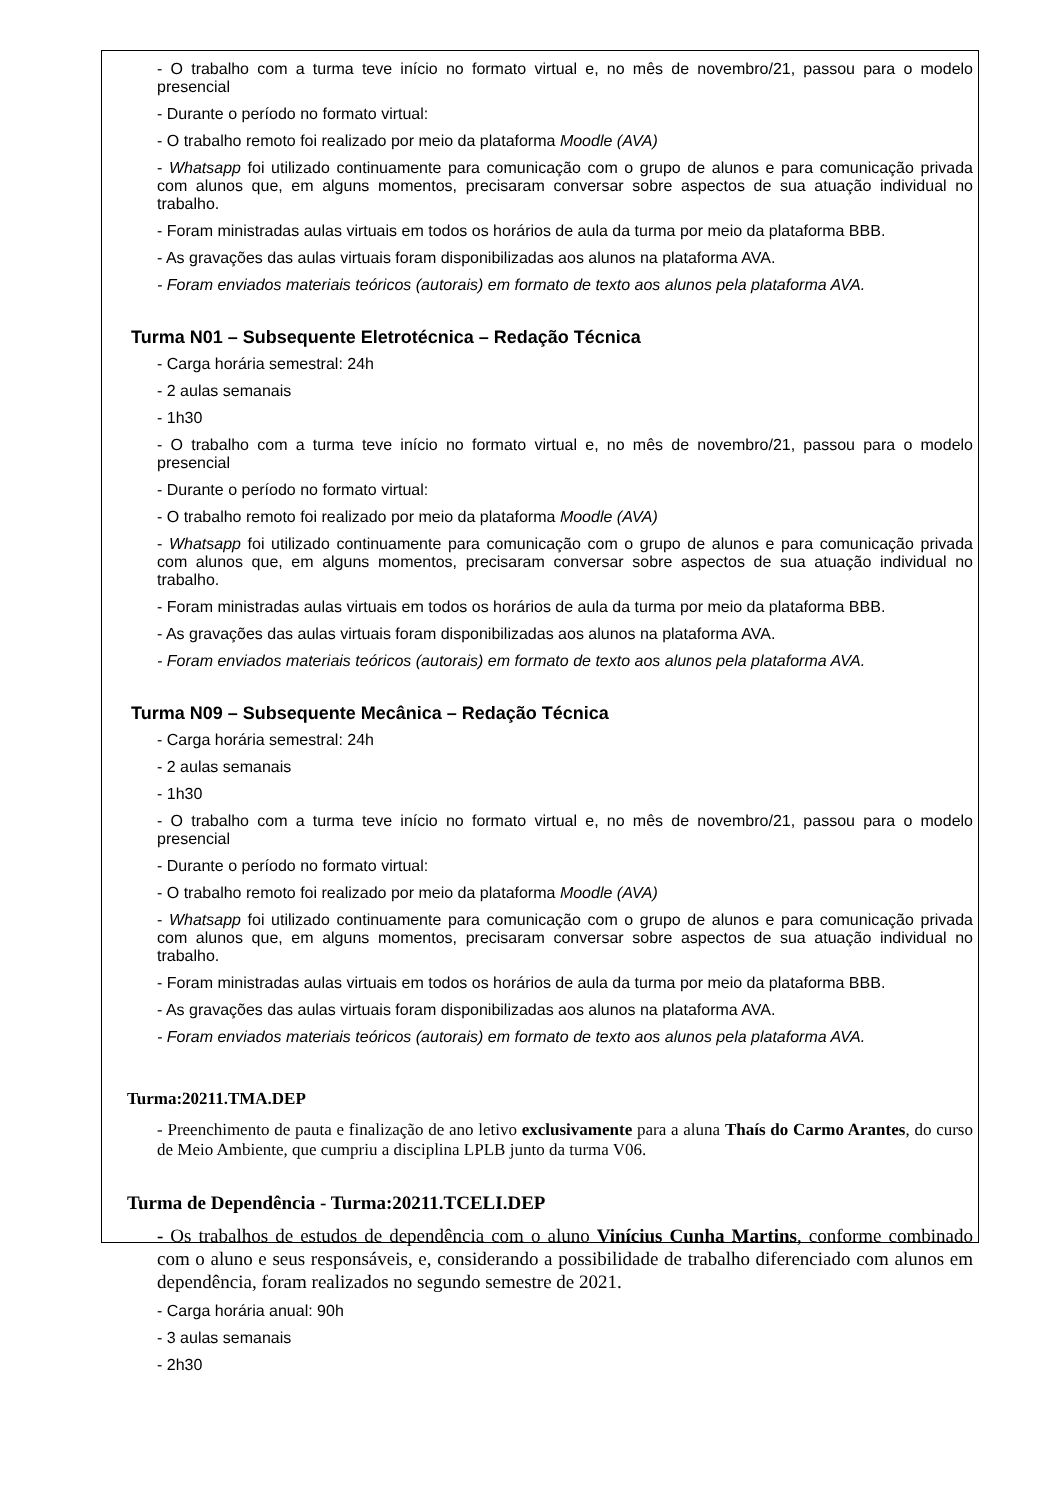- O trabalho com a turma teve início no formato virtual e, no mês de novembro/21, passou para o modelo presencial
- Durante o período no formato virtual:
- O trabalho remoto foi realizado por meio da plataforma Moodle (AVA)
- Whatsapp foi utilizado continuamente para comunicação com o grupo de alunos e para comunicação privada com alunos que, em alguns momentos, precisaram conversar sobre aspectos de sua atuação individual no trabalho.
- Foram ministradas aulas virtuais em todos os horários de aula da turma por meio da plataforma BBB.
- As gravações das aulas virtuais foram disponibilizadas aos alunos na plataforma AVA.
- Foram enviados materiais teóricos (autorais) em formato de texto aos alunos pela plataforma AVA.
Turma N01 – Subsequente Eletrotécnica – Redação Técnica
- Carga horária semestral: 24h
- 2 aulas semanais
- 1h30
- O trabalho com a turma teve início no formato virtual e, no mês de novembro/21, passou para o modelo presencial
- Durante o período no formato virtual:
- O trabalho remoto foi realizado por meio da plataforma Moodle (AVA)
- Whatsapp foi utilizado continuamente para comunicação com o grupo de alunos e para comunicação privada com alunos que, em alguns momentos, precisaram conversar sobre aspectos de sua atuação individual no trabalho.
- Foram ministradas aulas virtuais em todos os horários de aula da turma por meio da plataforma BBB.
- As gravações das aulas virtuais foram disponibilizadas aos alunos na plataforma AVA.
- Foram enviados materiais teóricos (autorais) em formato de texto aos alunos pela plataforma AVA.
Turma N09 – Subsequente Mecânica – Redação Técnica
- Carga horária semestral: 24h
- 2 aulas semanais
- 1h30
- O trabalho com a turma teve início no formato virtual e, no mês de novembro/21, passou para o modelo presencial
- Durante o período no formato virtual:
- O trabalho remoto foi realizado por meio da plataforma Moodle (AVA)
- Whatsapp foi utilizado continuamente para comunicação com o grupo de alunos e para comunicação privada com alunos que, em alguns momentos, precisaram conversar sobre aspectos de sua atuação individual no trabalho.
- Foram ministradas aulas virtuais em todos os horários de aula da turma por meio da plataforma BBB.
- As gravações das aulas virtuais foram disponibilizadas aos alunos na plataforma AVA.
- Foram enviados materiais teóricos (autorais) em formato de texto aos alunos pela plataforma AVA.
Turma:20211.TMA.DEP
- Preenchimento de pauta e finalização de ano letivo exclusivamente para a aluna Thaís do Carmo Arantes, do curso de Meio Ambiente, que cumpriu a disciplina LPLB junto da turma V06.
Turma de Dependência - Turma:20211.TCELI.DEP
- Os trabalhos de estudos de dependência com o aluno Vinícius Cunha Martins, conforme combinado com o aluno e seus responsáveis, e, considerando a possibilidade de trabalho diferenciado com alunos em dependência, foram realizados no segundo semestre de 2021.
- Carga horária anual: 90h
- 3 aulas semanais
- 2h30